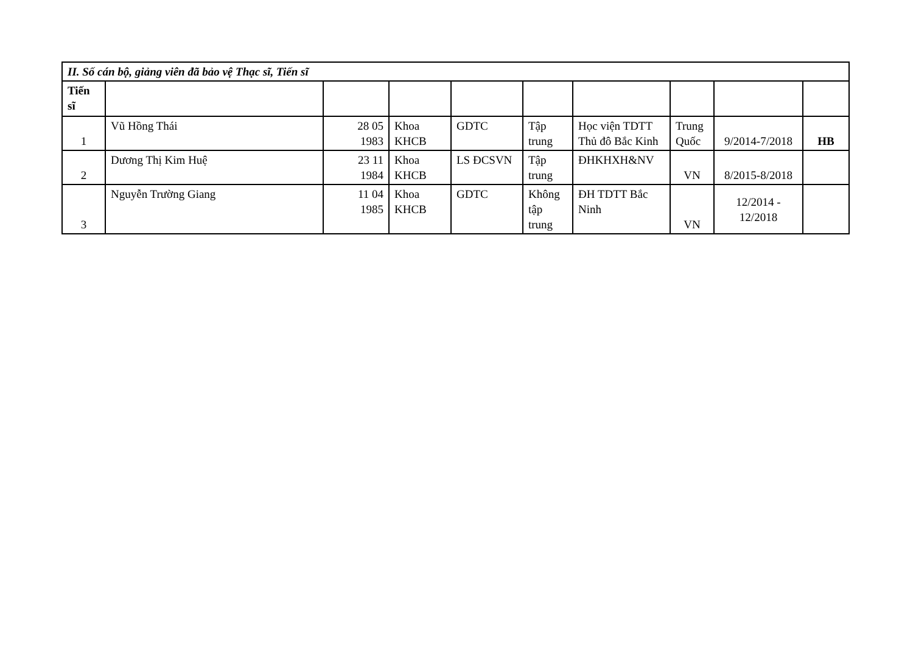| II. Số cán bộ, giảng viên đã bảo vệ Thạc sĩ, Tiến sĩ | | | | | | | | | |
| Tiến sĩ | | | | | | | | | |
| 1 | Vũ Hồng Thái | 28 05 1983 | Khoa KHCB | GDTC | Tập trung | Học viện TDTT Thủ đô Bắc Kinh | Trung Quốc | 9/2014-7/2018 | HB |
| 2 | Dương Thị Kim Huệ | 23 11 1984 | Khoa KHCB | LS ĐCSVN | Tập trung | ĐHKHXH&NV | VN | 8/2015-8/2018 | |
| 3 | Nguyễn Trường Giang | 11 04 1985 | Khoa KHCB | GDTC | Không tập trung | ĐH TDTT Bắc Ninh | VN | 12/2014 - 12/2018 | |